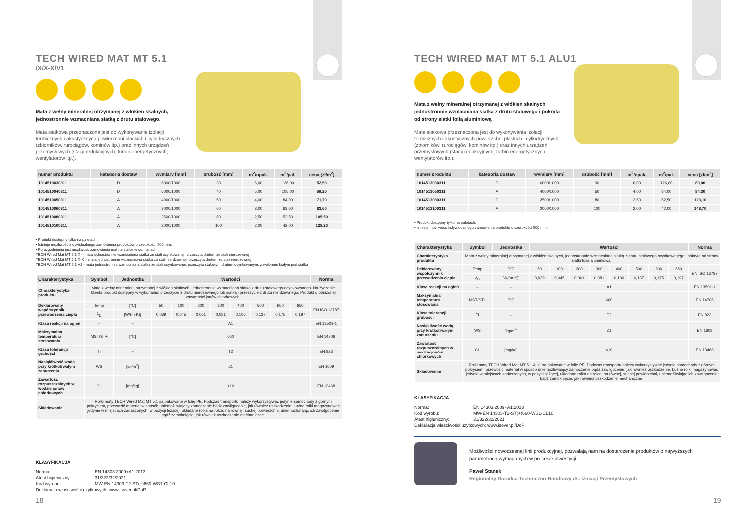TECH WIRED MAT MT 5.1
/X/X-X/V1
Mata z wełny mineralnej otrzymanej z włókien skalnych, jednostronnie wzmacniana siatką z drutu stalowego.
Mata siatkowa przeznaczona jest do wykonywania izolacji termicznych i akustycznych powierzchni płaskich i cylindrycznych (zbiorników, rurociągów, kominów itp.) oraz innych urządzeń przemysłowych (stacji redukcyjnych, turbin energetycznych, wentylatorów itp.).
| numer produktu | kategoria dostaw | wymiary [mm] | grubość [mm] | m<sup>2</sup>/opak. | m<sup>2</sup>/pal. | cena [zł/m<sup>2</sup>] |
| --- | --- | --- | --- | --- | --- | --- |
| 1014510030311 | D | 6000/1000 | 30 | 6,00 | 126,00 | 52,50 |
| 1014510040311 | D | 5000/1000 | 40 | 5,00 | 105,00 | 59,20 |
| 1014510050311 | A | 4000/1000 | 50 | 4,00 | 84,00 | 71,70 |
| 1014510060311 | A | 3000/1000 | 60 | 3,00 | 63,00 | 83,60 |
| 1014510080311 | A | 2500/1000 | 80 | 2,50 | 52,50 | 105,50 |
| 1014510100311 | A | 2000/1000 | 100 | 2,00 | 42,00 | 128,20 |
• Produkt dostępny tylko na paletach.
• Istnieje możliwość indywidualnego zamówienia produktów o szerokości 500 mm.
• Po uzgodnieniu jest mozliwosc zamówienia mat na siatce w odmianach:
TECH Wired Mat MT 5.1 X – mata jednostronnie wzmocniona siatka ze stali ocynkowanej, przeszyta drutem ze stali nierdzewnej
TECH Wired Mat MT 5.1 X-X – mata jednostronnie wzmocniona siatka ze stali nierdzewnej, przeszyta drutem ze stali nierdzewnej
TECH Wired Mat MT 5.1 V1 - mata jednostronnie wzmocniona siatka ze stali ocynkowanej, przeszyta stalowym drutem ocynkowanym, z welonem białym pod siatka
| Charakterystyka | Symbol | Jednostka | Wartości | | | | | | | | Norma |
| --- | --- | --- | --- | --- | --- | --- | --- | --- | --- | --- | --- |
| Charakterystyka produktu | Mata z wełny mineralnej otrzymanej z włókien skalnych, jednostronnie wzmacniana siatką z drutu stalowego ocynkowanego. Na życzenie klienta produkt dostępny w wykonaniu: przeszycie z drutu nierdzewnego lub siatka i przeszycie z drutu nierdzewnego. Produkt o obniżonej zawartości jonów chlorkowych. | | | | | | | | | | |
| Deklarowany współczynnik przewodzenia ciepła | Temp | [°C] | 50 | 100 | 200 | 300 | 400 | 500 | 600 | 650 | EN ISO 13787 |
| | λ<sub>D</sub> | [W/(m·K)] | 0,039 | 0,045 | 0,061 | 0,081 | 0,106 | 0,137 | 0,175 | 0,197 | |
| Klasa reakcji na ogień | – | – | A1 | | | | | | | | EN 13501-1 |
| Maksymalna temperatura stosowania | MST/ST+ | [°C] | 660 | | | | | | | | EN 14706 |
| Klasa tolerancji grubości | Ti | – | T2 | | | | | | | | EN 823 |
| Nasiąkliwość wodą przy krótkotrwałym zanurzeniu | WS | [kg/m<sup>2</sup>] | ≤1 | | | | | | | | EN 1609 |
| Zawartość rozpuszczalnych w wodzie jonów chlorkowych | CL | [mg/kg] | <10 | | | | | | | | EN 13468 |
| Składowanie | Rolki maty TECH Wired Mat MT 5.1 są pakowane w folię PE. Podczas transportu należy wykorzystywać jedynie samochody z górnym pokryciem, przewozić materiał w sposób uniemożliwiający zamoczenie bądź zawilgocenie, jak również uszkodzenie. Luźne rolki magazynować jedynie w miejscach zadaszonych, w pozycji leżącej, układane rolka na rolce, na równej, suchej powierzchni, uniemożliwiając ich zawilgocenie bądź zamoknięcie, jak również uszkodzenie mechaniczne. | | | | | | | | | | |
KLASYFIKACJA
Norma: EN 14303:2009+A1:2013
Atest higieniczny: 31/322/32/2021
Kod wyrobu: MW-EN 14303-T2-ST(+)660-WS1-CL10
Deklaracja właściwości użytkowych: www.isover.pl/DoP
18
TECH WIRED MAT MT 5.1 ALU1
Mata z wełny mineralnej otrzymanej z włókien skalnych jednostronnie wzmacniana siatką z drutu stalowego i pokryta od strony siatki folią aluminiową
Mata siatkowa przeznaczona jest do wykonywania izolacji termicznych i akustycznych powierzchni płaskich i cylindrycznych (zbiorników, rurociągów, kominów itp.) oraz innych urządzeń przemysłowych (stacji redukcyjnych, turbin energetycznych, wentylatorów itp.).
| numer produktu | kategoria dostaw | wymiary [mm] | grubość [mm] | m<sup>2</sup>/opak. | m<sup>2</sup>/pal. | cena [zł/m<sup>2</sup>] |
| --- | --- | --- | --- | --- | --- | --- |
| 1014513030311 | D | 6000/1000 | 30 | 6,00 | 126,00 | 60,00 |
| 1014513050311 | A | 4000/1000 | 50 | 4,00 | 84,00 | 84,30 |
| 1014513080311 | D | 2500/1000 | 80 | 2,50 | 52,50 | 123,10 |
| 1014513100311 | A | 2000/1000 | 100 | 2,00 | 42,00 | 148,70 |
• Produkt dostępny tylko na paletach.
• Istnieje możliwość indywidualnego zamówienia produktu o szerokości 500 mm.
| Charakterystyka | Symbol | Jednostka | Wartości | | | | | | | | Norma |
| --- | --- | --- | --- | --- | --- | --- | --- | --- | --- | --- | --- |
| Charakterystyka produktu | Mata z wełny mineralnej otrzymanej z włókien skalnych, jednostronnie wzmacniana siatką z drutu stalowego ocynkowanego i pokryta od strony siatki folią aluminiową. | | | | | | | | | | |
| Deklarowany współczynnik przewodzenia ciepła | Temp | [°C] | 50 | 100 | 200 | 300 | 400 | 500 | 600 | 650 | EN ISO 13787 |
| | λ<sub>D</sub> | [W/(m·K)] | 0,039 | 0,045 | 0,061 | 0,081 | 0,106 | 0,137 | 0,175 | 0,197 | |
| Klasa reakcji na ogień | – | – | A1 | | | | | | | | EN 13501-1 |
| Maksymalna temperatura stosowania | MST/ST+ | [°C] | 660 | | | | | | | | EN 14706 |
| Klasa tolerancji grubości | Ti | – | T2 | | | | | | | | EN 823 |
| Nasiąkliwość wodą przy krótkotrwałym zanurzeniu | WS | [kg/m<sup>2</sup>] | ≤1 | | | | | | | | EN 1609 |
| Zawartość rozpuszczalnych w wodzie jonów chlorkowych | CL | [mg/kg] | <10 | | | | | | | | EN 13468 |
| Składowanie | Rolki maty TECH Wired Mat MT 5.1 Alu1 są pakowane w folię PE. Podczas transportu należy wykorzystywać jedynie samochody z górnym pokryciem, przewozić materiał w sposób uniemożliwiający zamoczenie bądź zawilgocenie, jak również uszkodzenie. Luźne rolki magazynować jedynie w miejscach zadaszonych, w pozycji leżącej, układane rolka na rolce, na równej, suchej powierzchni, uniemożliwiając ich zawilgocenie bądź zamoknięcie, jak również uszkodzenie mechaniczne. | | | | | | | | | | |
KLASYFIKACJA
Norma: EN 14303:2009+A1:2013
Kod wyrobu: MW-EN 14303-T2-ST(+)660-WS1-CL10
Atest higieniczny: 31/322/32/2021
Deklaracja właściwości użytkowych: www.isover.pl/DoP
Możliwości nowoczesnej linii produkcyjnej, pozwalają nam na dostarczenie produktów o najwyższych parametrach wymaganych w procesie inwestycji.
Paweł Stanek
Regionalny Doradca Techniczno-Handlowy ds. Izolacji Przemysłowych
19